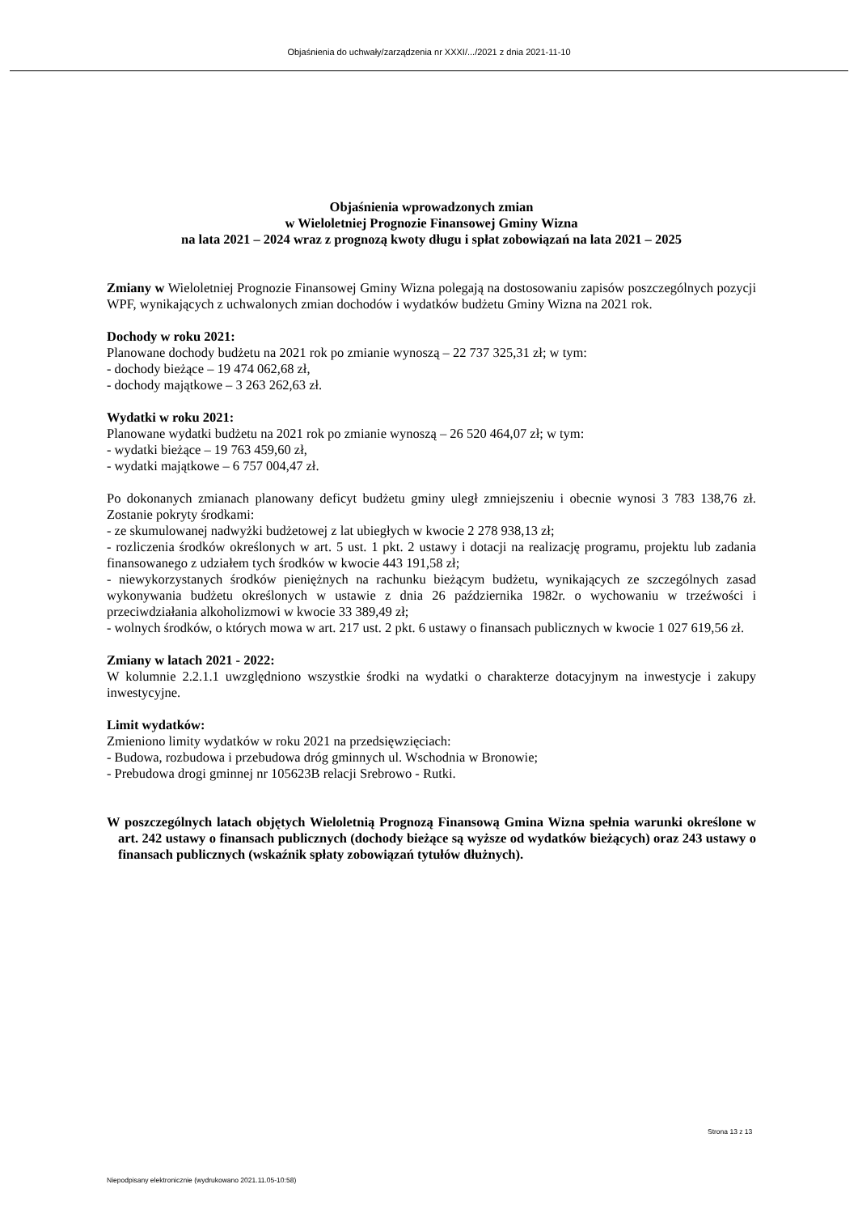Objaśnienia do uchwały/zarządzenia nr XXXI/.../2021 z dnia 2021-11-10
Objaśnienia wprowadzonych zmian
w Wieloletniej Prognozie Finansowej Gminy Wizna
na lata 2021 – 2024 wraz z prognozą kwoty długu i spłat zobowiązań na lata 2021 – 2025
Zmiany w Wieloletniej Prognozie Finansowej Gminy Wizna polegają na dostosowaniu zapisów poszczególnych pozycji WPF, wynikających z uchwalonych zmian dochodów i wydatków budżetu Gminy Wizna na 2021 rok.
Dochody w roku 2021:
Planowane dochody budżetu na 2021 rok po zmianie wynoszą – 22 737 325,31 zł; w tym:
- dochody bieżące – 19 474 062,68 zł,
- dochody majątkowe – 3 263 262,63 zł.
Wydatki w roku 2021:
Planowane wydatki budżetu na 2021 rok po zmianie wynoszą – 26 520 464,07 zł; w tym:
- wydatki bieżące – 19 763 459,60 zł,
- wydatki majątkowe – 6 757 004,47 zł.
Po dokonanych zmianach planowany deficyt budżetu gminy uległ zmniejszeniu i obecnie wynosi 3 783 138,76 zł. Zostanie pokryty środkami:
- ze skumulowanej nadwyżki budżetowej z lat ubiegłych w kwocie 2 278 938,13 zł;
- rozliczenia środków określonych w art. 5 ust. 1 pkt. 2 ustawy i dotacji na realizację programu, projektu lub zadania finansowanego z udziałem tych środków w kwocie 443 191,58 zł;
- niewykorzystanych środków pieniężnych na rachunku bieżącym budżetu, wynikających ze szczególnych zasad wykonywania budżetu określonych w ustawie z dnia 26 października 1982r. o wychowaniu w trzeźwości i przeciwdziałania alkoholizmowi w kwocie 33 389,49 zł;
- wolnych środków, o których mowa w art. 217 ust. 2 pkt. 6 ustawy o finansach publicznych w kwocie 1 027 619,56 zł.
Zmiany w latach 2021 - 2022:
W kolumnie 2.2.1.1 uwzględniono wszystkie środki na wydatki o charakterze dotacyjnym na inwestycje i zakupy inwestycyjne.
Limit wydatków:
Zmieniono limity wydatków w roku 2021 na przedsięwzięciach:
- Budowa, rozbudowa i przebudowa dróg gminnych ul. Wschodnia w Bronowie;
- Prebudowa drogi gminnej nr 105623B relacji Srebrowo - Rutki.
W poszczególnych latach objętych Wieloletnią Prognozą Finansową Gmina Wizna spełnia warunki określone w art. 242 ustawy o finansach publicznych (dochody bieżące są wyższe od wydatków bieżących) oraz 243 ustawy o finansach publicznych (wskaźnik spłaty zobowiązań tytułów dłużnych).
Strona 13 z 13
Niepodpisany elektronicznie (wydrukowano 2021.11.05-10:58)